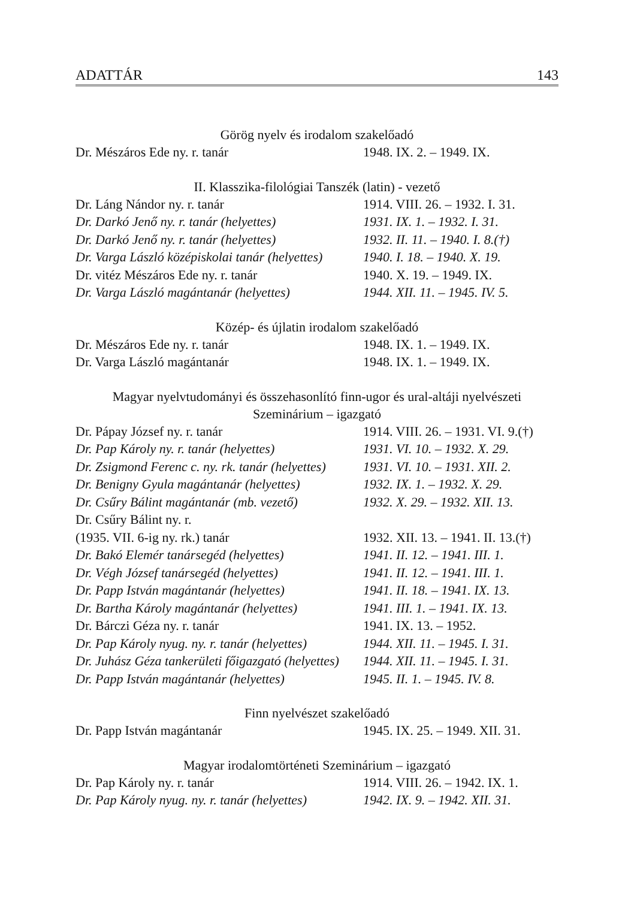ADATTÁR 143
Görög nyelv és irodalom szakelőadó
| Dr. Mészáros Ede ny. r. tanár | 1948. IX. 2. – 1949. IX. |
II. Klasszika-filológiai Tanszék (latin) - vezető
| Dr. Láng Nándor ny. r. tanár | 1914. VIII. 26. – 1932. I. 31. |
| Dr. Darkó Jenő ny. r. tanár (helyettes) | 1931. IX. 1. – 1932. I. 31. |
| Dr. Darkó Jenő ny. r. tanár (helyettes) | 1932. II. 11. – 1940. I. 8.(†) |
| Dr. Varga László középiskolai tanár (helyettes) | 1940. I. 18. – 1940. X. 19. |
| Dr. vitéz Mészáros Ede ny. r. tanár | 1940. X. 19. – 1949. IX. |
| Dr. Varga László magántanár (helyettes) | 1944. XII. 11. – 1945. IV. 5. |
Közép- és újlatin irodalom szakelőadó
| Dr. Mészáros Ede ny. r. tanár | 1948. IX. 1. – 1949. IX. |
| Dr. Varga László magántanár | 1948. IX. 1. – 1949. IX. |
Magyar nyelvtudományi és összehasonlító finn-ugor és ural-altáji nyelvészeti
Szeminárium – igazgató
| Dr. Pápay József ny. r. tanár | 1914. VIII. 26. – 1931. VI. 9.(†) |
| Dr. Pap Károly ny. r. tanár (helyettes) | 1931. VI. 10. – 1932. X. 29. |
| Dr. Zsigmond Ferenc c. ny. rk. tanár (helyettes) | 1931. VI. 10. – 1931. XII. 2. |
| Dr. Benigny Gyula magántanár (helyettes) | 1932. IX. 1. – 1932. X. 29. |
| Dr. Csűry Bálint magántanár (mb. vezető) | 1932. X. 29. – 1932. XII. 13. |
| Dr. Csűry Bálint ny. r. (1935. VII. 6-ig ny. rk.) tanár | 1932. XII. 13. – 1941. II. 13.(†) |
| Dr. Bakó Elemér tanársegéd (helyettes) | 1941. II. 12. – 1941. III. 1. |
| Dr. Végh József tanársegéd (helyettes) | 1941. II. 12. – 1941. III. 1. |
| Dr. Papp István magántanár (helyettes) | 1941. II. 18. – 1941. IX. 13. |
| Dr. Bartha Károly magántanár (helyettes) | 1941. III. 1. – 1941. IX. 13. |
| Dr. Bárczi Géza ny. r. tanár | 1941. IX. 13. – 1952. |
| Dr. Pap Károly nyug. ny. r. tanár (helyettes) | 1944. XII. 11. – 1945. I. 31. |
| Dr. Juhász Géza tankerületi főigazgató (helyettes) | 1944. XII. 11. – 1945. I. 31. |
| Dr. Papp István magántanár (helyettes) | 1945. II. 1. – 1945. IV. 8. |
Finn nyelvészet szakelőadó
| Dr. Papp István magántanár | 1945. IX. 25. – 1949. XII. 31. |
Magyar irodalomtörténeti Szeminárium – igazgató
| Dr. Pap Károly ny. r. tanár | 1914. VIII. 26. – 1942. IX. 1. |
| Dr. Pap Károly nyug. ny. r. tanár (helyettes) | 1942. IX. 9. – 1942. XII. 31. |